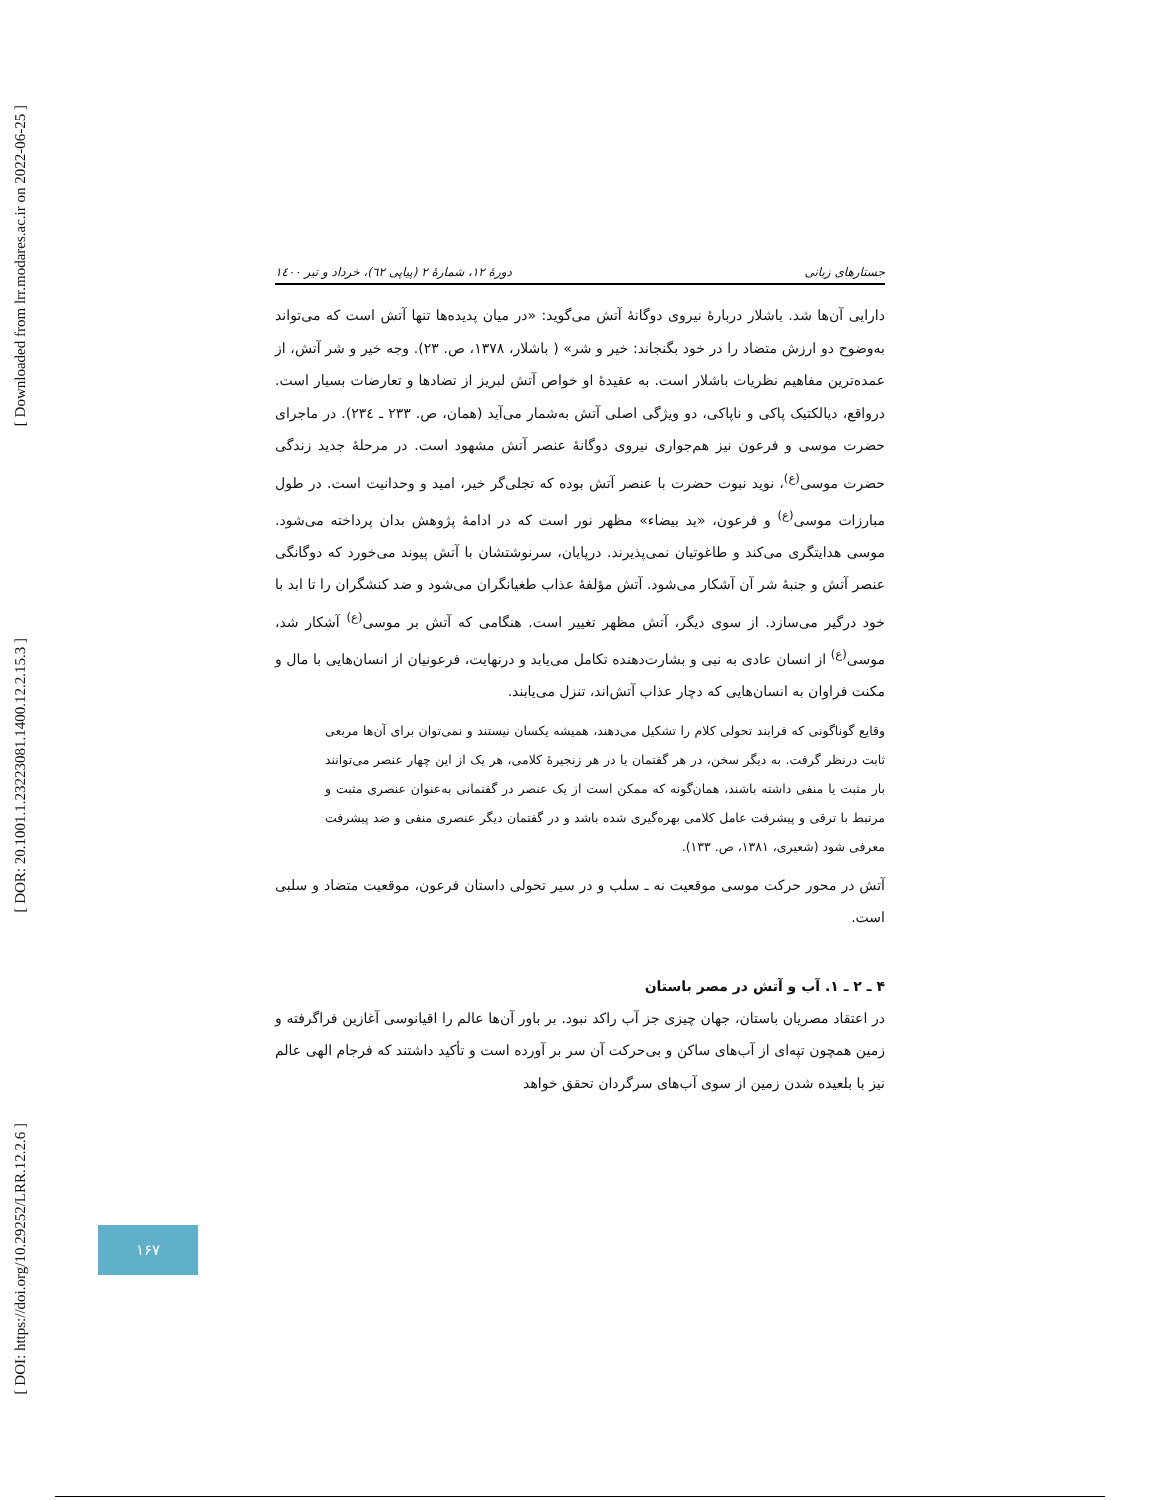[ Downloaded from lrr.modares.ac.ir on 2022-06-25 ]
[ DOR: 20.1001.1.23223081.1400.12.2.15.3 ]
[ DOI: https://doi.org/10.29252/LRR.12.2.6 ]
جستارهای زبانی دورهٔ ۱۲، شمارهٔ ۲ (پیاپی ٦٢)، خرداد و تیر ۱٤۰۰
دارایی آن‌ها شد. باشلار دربارهٔ نیروی دوگانهٔ آتش می‌گوید: «در میان پدیده‌ها تنها آتش است که می‌تواند به‌وضوح دو ارزش متضاد را در خود بگنجاند: خیر و شر» ( باشلار، ۱۳۷۸، ص. ۲۳). وجه خیر و شر آتش، از عمده‌ترین مفاهیم نظریات باشلار است. به عقیدهٔ او خواص آتش لبریز از تضادها و تعارضات بسیار است. درواقع، دیالکتیک پاکی و ناپاکی، دو ویژگی اصلی آتش به‌شمار می‌آید (همان، ص. ۲۳۳ ـ ٢٣٤). در ماجرای حضرت موسی و فرعون نیز هم‌جواری نیروی دوگانهٔ عنصر آتش مشهود است. در مرحلهٔ جدید زندگی حضرت موسی<sup>(ع)</sup>، نوید نبوت حضرت با عنصر آتش بوده که تجلی‌گر خیر، امید و وحدانیت است. در طول مبارزات موسی<sup>(ع)</sup> و فرعون، «ید بیضاء» مظهر نور است که در ادامهٔ پژوهش بدان پرداخته می‌شود. موسی هدایتگری می‌کند و طاغوتیان نمی‌پذیرند. درپایان، سرنوشتشان با آتش پیوند می‌خورد که دوگانگی عنصر آتش و جنبهٔ شر آن آشکار می‌شود. آتش مؤلفهٔ عذاب طغیانگران می‌شود و ضد کنشگران را تا ابد با خود درگیر می‌سازد. از سوی دیگر، آتش مظهر تغییر است. هنگامی که آتش بر موسی<sup>(ع)</sup> آشکار شد، موسی<sup>(ع)</sup> از انسان عادی به نبی و بشارت‌دهنده تکامل می‌یابد و درنهایت، فرعونیان از انسان‌هایی با مال و مکنت فراوان به انسان‌هایی که دچار عذاب آتش‌اند، تنزل می‌یابند.
وقایع گوناگونی که فرایند تحولی کلام را تشکیل می‌دهند، همیشه یکسان نیستند و نمی‌توان برای آن‌ها مربعی ثابت درنظر گرفت. به دیگر سخن، در هر گفتمان یا در هر زنجیرهٔ کلامی، هر یک از این چهار عنصر می‌توانند بار مثبت یا منفی داشته باشند، همان‌گونه که ممکن است از یک عنصر در گفتمانی به‌عنوان عنصری مثبت و مرتبط با ترقی و پیشرفت عامل کلامی بهره‌گیری شده باشد و در گفتمان دیگر عنصری منفی و ضد پیشرفت معرفی شود (شعیری، ۱۳۸۱، ص. ۱۳۳).
آتش در محور حرکت موسی موقعیت نه ـ سلب و در سیر تحولی داستان فرعون، موقعیت متضاد و سلبی است.
۴ ـ ۲ ـ ۱. آب و آتش در مصر باستان
در اعتقاد مصریان باستان، جهان چیزی جز آب راکد نبود. بر باور آن‌ها عالم را اقیانوسی آغازین فراگرفته و زمین همچون تپه‌ای از آب‌های ساکن و بی‌حرکت آن سر بر آورده است و تأکید داشتند که فرجام الهی عالم نیز با بلعیده شدن زمین از سوی آب‌های سرگردان تحقق خواهد
۱۶۷